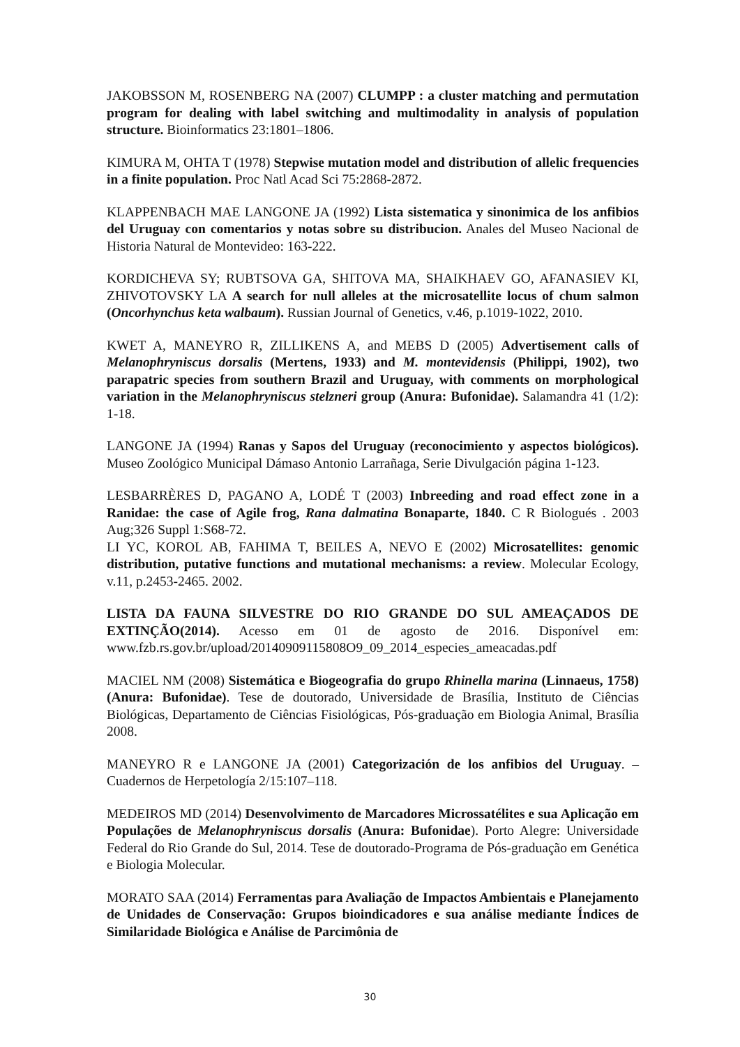JAKOBSSON M, ROSENBERG NA (2007) CLUMPP : a cluster matching and permutation program for dealing with label switching and multimodality in analysis of population structure. Bioinformatics 23:1801–1806.
KIMURA M, OHTA T (1978) Stepwise mutation model and distribution of allelic frequencies in a finite population. Proc Natl Acad Sci 75:2868-2872.
KLAPPENBACH MAE LANGONE JA (1992) Lista sistematica y sinonimica de los anfibios del Uruguay con comentarios y notas sobre su distribucion. Anales del Museo Nacional de Historia Natural de Montevideo: 163-222.
KORDICHEVA SY; RUBTSOVA GA, SHITOVA MA, SHAIKHAEV GO, AFANASIEV KI, ZHIVOTOVSKY LA A search for null alleles at the microsatellite locus of chum salmon (Oncorhynchus keta walbaum). Russian Journal of Genetics, v.46, p.1019-1022, 2010.
KWET A, MANEYRO R, ZILLIKENS A, and MEBS D (2005) Advertisement calls of Melanophryniscus dorsalis (Mertens, 1933) and M. montevidensis (Philippi, 1902), two parapatric species from southern Brazil and Uruguay, with comments on morphological variation in the Melanophryniscus stelzneri group (Anura: Bufonidae). Salamandra 41 (1/2): 1-18.
LANGONE JA (1994) Ranas y Sapos del Uruguay (reconocimiento y aspectos biológicos). Museo Zoológico Municipal Dámaso Antonio Larrañaga, Serie Divulgación página 1-123.
LESBARRÈRES D, PAGANO A, LODÉ T (2003) Inbreeding and road effect zone in a Ranidae: the case of Agile frog, Rana dalmatina Bonaparte, 1840. C R Biologués . 2003 Aug;326 Suppl 1:S68-72.
LI YC, KOROL AB, FAHIMA T, BEILES A, NEVO E (2002) Microsatellites: genomic distribution, putative functions and mutational mechanisms: a review. Molecular Ecology, v.11, p.2453-2465. 2002.
LISTA DA FAUNA SILVESTRE DO RIO GRANDE DO SUL AMEAÇADOS DE EXTINÇÃO(2014). Acesso em 01 de agosto de 2016. Disponível em: www.fzb.rs.gov.br/upload/20140909115808O9_09_2014_especies_ameacadas.pdf
MACIEL NM (2008) Sistemática e Biogeografia do grupo Rhinella marina (Linnaeus, 1758) (Anura: Bufonidae). Tese de doutorado, Universidade de Brasília, Instituto de Ciências Biológicas, Departamento de Ciências Fisiológicas, Pós-graduação em Biologia Animal, Brasília 2008.
MANEYRO R e LANGONE JA (2001) Categorización de los anfibios del Uruguay. – Cuadernos de Herpetología 2/15:107–118.
MEDEIROS MD (2014) Desenvolvimento de Marcadores Microssatélites e sua Aplicação em Populações de Melanophryniscus dorsalis (Anura: Bufonidae). Porto Alegre: Universidade Federal do Rio Grande do Sul, 2014. Tese de doutorado-Programa de Pós-graduação em Genética e Biologia Molecular.
MORATO SAA (2014) Ferramentas para Avaliação de Impactos Ambientais e Planejamento de Unidades de Conservação: Grupos bioindicadores e sua análise mediante Índices de Similaridade Biológica e Análise de Parcimônia de
30